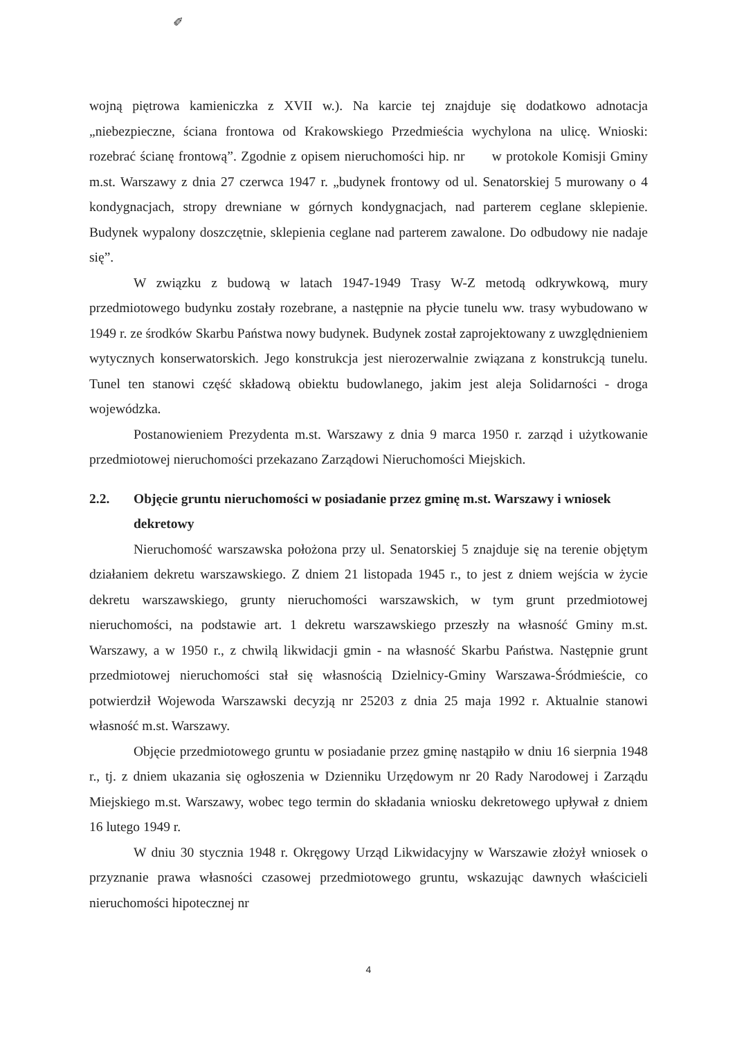✐
wojną piętrowa kamieniczka z XVII w.). Na karcie tej znajduje się dodatkowo adnotacja „niebezpieczne, ściana frontowa od Krakowskiego Przedmieścia wychylona na ulicę. Wnioski: rozebrać ścianę frontową”. Zgodnie z opisem nieruchomości hip. nr w protokole Komisji Gminy m.st. Warszawy z dnia 27 czerwca 1947 r. „budynek frontowy od ul. Senatorskiej 5 murowany o 4 kondygnacjach, stropy drewniane w górnych kondygnacjach, nad parterem ceglane sklepienie. Budynek wypalony doszczętnie, sklepienia ceglane nad parterem zawalone. Do odbudowy nie nadaje się”.
W związku z budową w latach 1947-1949 Trasy W-Z metodą odkrywkową, mury przedmiotowego budynku zostały rozebrane, a następnie na płycie tunelu ww. trasy wybudowano w 1949 r. ze środków Skarbu Państwa nowy budynek. Budynek został zaprojektowany z uwzględnieniem wytycznych konserwatorskich. Jego konstrukcja jest nierozerwalnie związana z konstrukcją tunelu. Tunel ten stanowi część składową obiektu budowlanego, jakim jest aleja Solidarności - droga wojewódzka.
Postanowieniem Prezydenta m.st. Warszawy z dnia 9 marca 1950 r. zarząd i użytkowanie przedmiotowej nieruchomości przekazano Zarządowi Nieruchomości Miejskich.
2.2. Objęcie gruntu nieruchomości w posiadanie przez gminę m.st. Warszawy i wniosek dekretowy
Nieruchomość warszawska położona przy ul. Senatorskiej 5 znajduje się na terenie objętym działaniem dekretu warszawskiego. Z dniem 21 listopada 1945 r., to jest z dniem wejścia w życie dekretu warszawskiego, grunty nieruchomości warszawskich, w tym grunt przedmiotowej nieruchomości, na podstawie art. 1 dekretu warszawskiego przeszły na własność Gminy m.st. Warszawy, a w 1950 r., z chwilą likwidacji gmin - na własność Skarbu Państwa. Następnie grunt przedmiotowej nieruchomości stał się własnością Dzielnicy-Gminy Warszawa-Śródmieście, co potwierdził Wojewoda Warszawski decyzją nr 25203 z dnia 25 maja 1992 r. Aktualnie stanowi własność m.st. Warszawy.
Objęcie przedmiotowego gruntu w posiadanie przez gminę nastąpiło w dniu 16 sierpnia 1948 r., tj. z dniem ukazania się ogłoszenia w Dzienniku Urzędowym nr 20 Rady Narodowej i Zarządu Miejskiego m.st. Warszawy, wobec tego termin do składania wniosku dekretowego upływał z dniem 16 lutego 1949 r.
W dniu 30 stycznia 1948 r. Okręgowy Urząd Likwidacyjny w Warszawie złożył wniosek o przyznanie prawa własności czasowej przedmiotowego gruntu, wskazując dawnych właścicieli nieruchomości hipotecznej nr
4